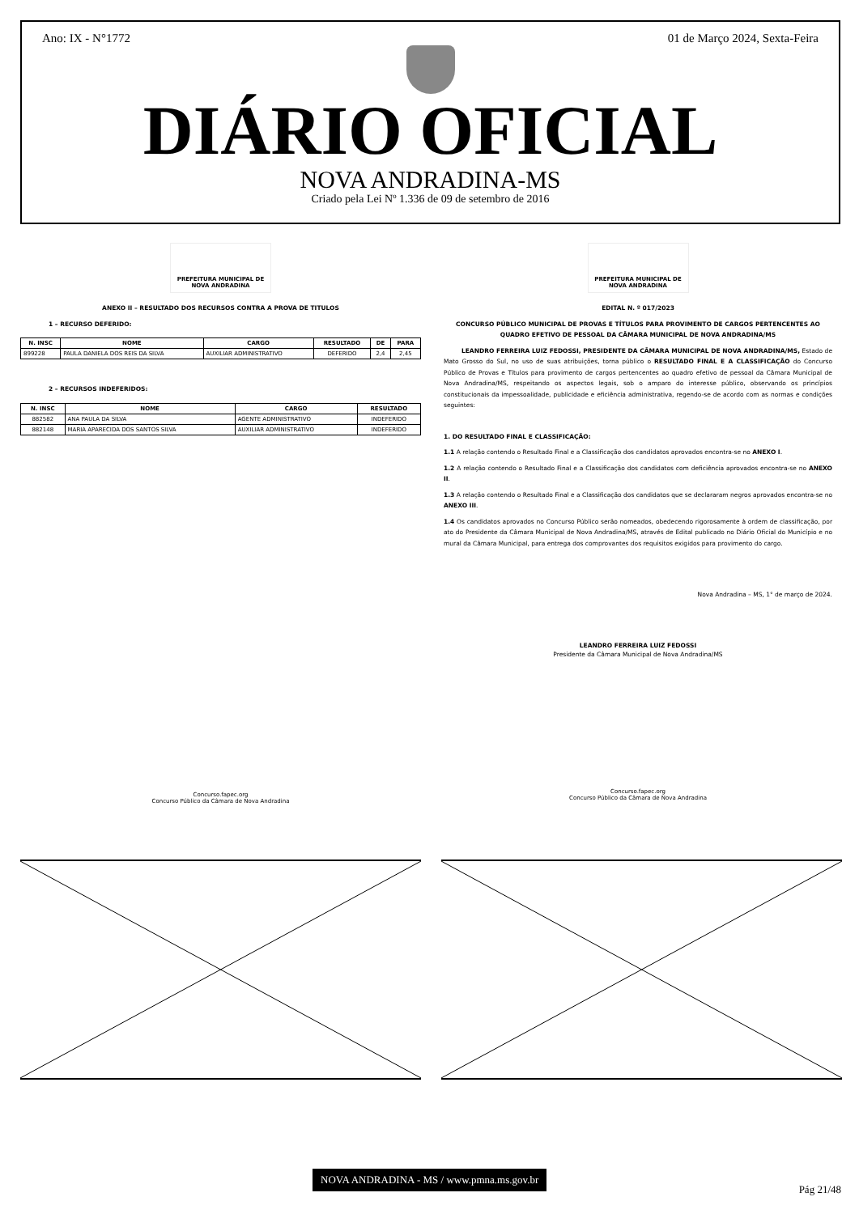Ano: IX - N°1772 01 de Março 2024, Sexta-Feira
DIÁRIO OFICIAL
NOVA ANDRADINA-MS
Criado pela Lei Nº 1.336 de 09 de setembro de 2016
PREFEITURA MUNICIPAL DE
NOVA ANDRADINA
ANEXO II – RESULTADO DOS RECURSOS CONTRA A PROVA DE TITULOS
1 – RECURSO DEFERIDO:
| N. INSC | NOME | CARGO | RESULTADO | DE | PARA |
| --- | --- | --- | --- | --- | --- |
| 899228 | PAULA DANIELA DOS REIS DA SILVA | AUXILIAR ADMINISTRATIVO | DEFERIDO | 2,4 | 2,45 |
2 – RECURSOS INDEFERIDOS:
| N. INSC | NOME | CARGO | RESULTADO |
| --- | --- | --- | --- |
| 882582 | ANA PAULA DA SILVA | AGENTE ADMINISTRATIVO | INDEFERIDO |
| 882148 | MARIA APARECIDA DOS SANTOS SILVA | AUXILIAR ADMINISTRATIVO | INDEFERIDO |
Concurso.fapec.org
Concurso Público da Câmara de Nova Andradina
PREFEITURA MUNICIPAL DE
NOVA ANDRADINA
EDITAL N. º 017/2023
CONCURSO PÚBLICO MUNICIPAL DE PROVAS E TÍTULOS PARA PROVIMENTO DE CARGOS PERTENCENTES AO QUADRO EFETIVO DE PESSOAL DA CÂMARA MUNICIPAL DE NOVA ANDRADINA/MS
LEANDRO FERREIRA LUIZ FEDOSSI, PRESIDENTE DA CÂMARA MUNICIPAL DE NOVA ANDRADINA/MS, Estado de Mato Grosso do Sul, no uso de suas atribuições, torna público o RESULTADO FINAL E A CLASSIFICAÇÃO do Concurso Público de Provas e Títulos para provimento de cargos pertencentes ao quadro efetivo de pessoal da Câmara Municipal de Nova Andradina/MS, respeitando os aspectos legais, sob o amparo do interesse público, observando os princípios constitucionais da impessoalidade, publicidade e eficiência administrativa, regendo-se de acordo com as normas e condições seguintes:
1. DO RESULTADO FINAL E CLASSIFICAÇÃO:
1.1 A relação contendo o Resultado Final e a Classificação dos candidatos aprovados encontra-se no ANEXO I.
1.2 A relação contendo o Resultado Final e a Classificação dos candidatos com deficiência aprovados encontra-se no ANEXO II.
1.3 A relação contendo o Resultado Final e a Classificação dos candidatos que se declararam negros aprovados encontra-se no ANEXO III.
1.4 Os candidatos aprovados no Concurso Público serão nomeados, obedecendo rigorosamente à ordem de classificação, por ato do Presidente da Câmara Municipal de Nova Andradina/MS, através de Edital publicado no Diário Oficial do Município e no mural da Câmara Municipal, para entrega dos comprovantes dos requisitos exigidos para provimento do cargo.
Nova Andradina – MS, 1° de março de 2024.
LEANDRO FERREIRA LUIZ FEDOSSI
Presidente da Câmara Municipal de Nova Andradina/MS
Concurso.fapec.org
Concurso Público da Câmara de Nova Andradina
NOVA ANDRADINA - MS / www.pmna.ms.gov.br
Pág 21/48